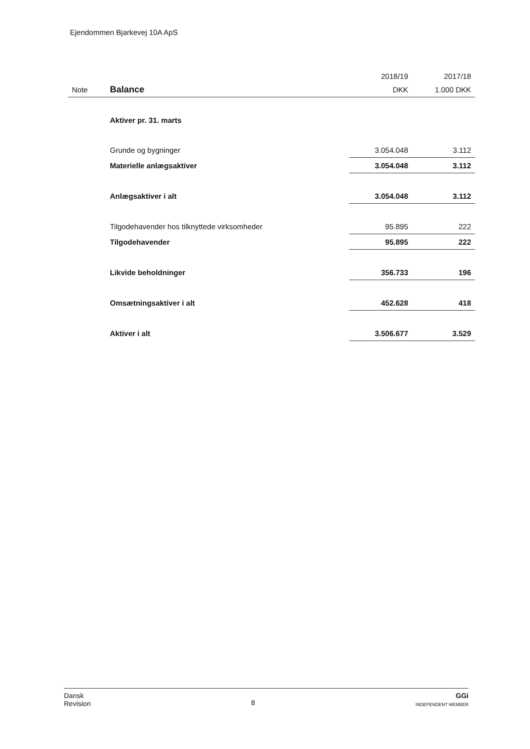Ejendommen Bjarkevej 10A ApS
| | | 2018/19 | 2017/18 |
| --- | --- | --- | --- |
| Note | Balance | DKK | 1.000 DKK |
| | Aktiver pr. 31. marts | | |
| | Grunde og bygninger | 3.054.048 | 3.112 |
| | Materielle anlægsaktiver | 3.054.048 | 3.112 |
| | Anlægsaktiver i alt | 3.054.048 | 3.112 |
| | Tilgodehavender hos tilknyttede virksomheder | 95.895 | 222 |
| | Tilgodehavender | 95.895 | 222 |
| | Likvide beholdninger | 356.733 | 196 |
| | Omsætningsaktiver i alt | 452.628 | 418 |
| | Aktiver i alt | 3.506.677 | 3.529 |
Dansk
Revision
8
GGi
INDEPENDENT MEMBER